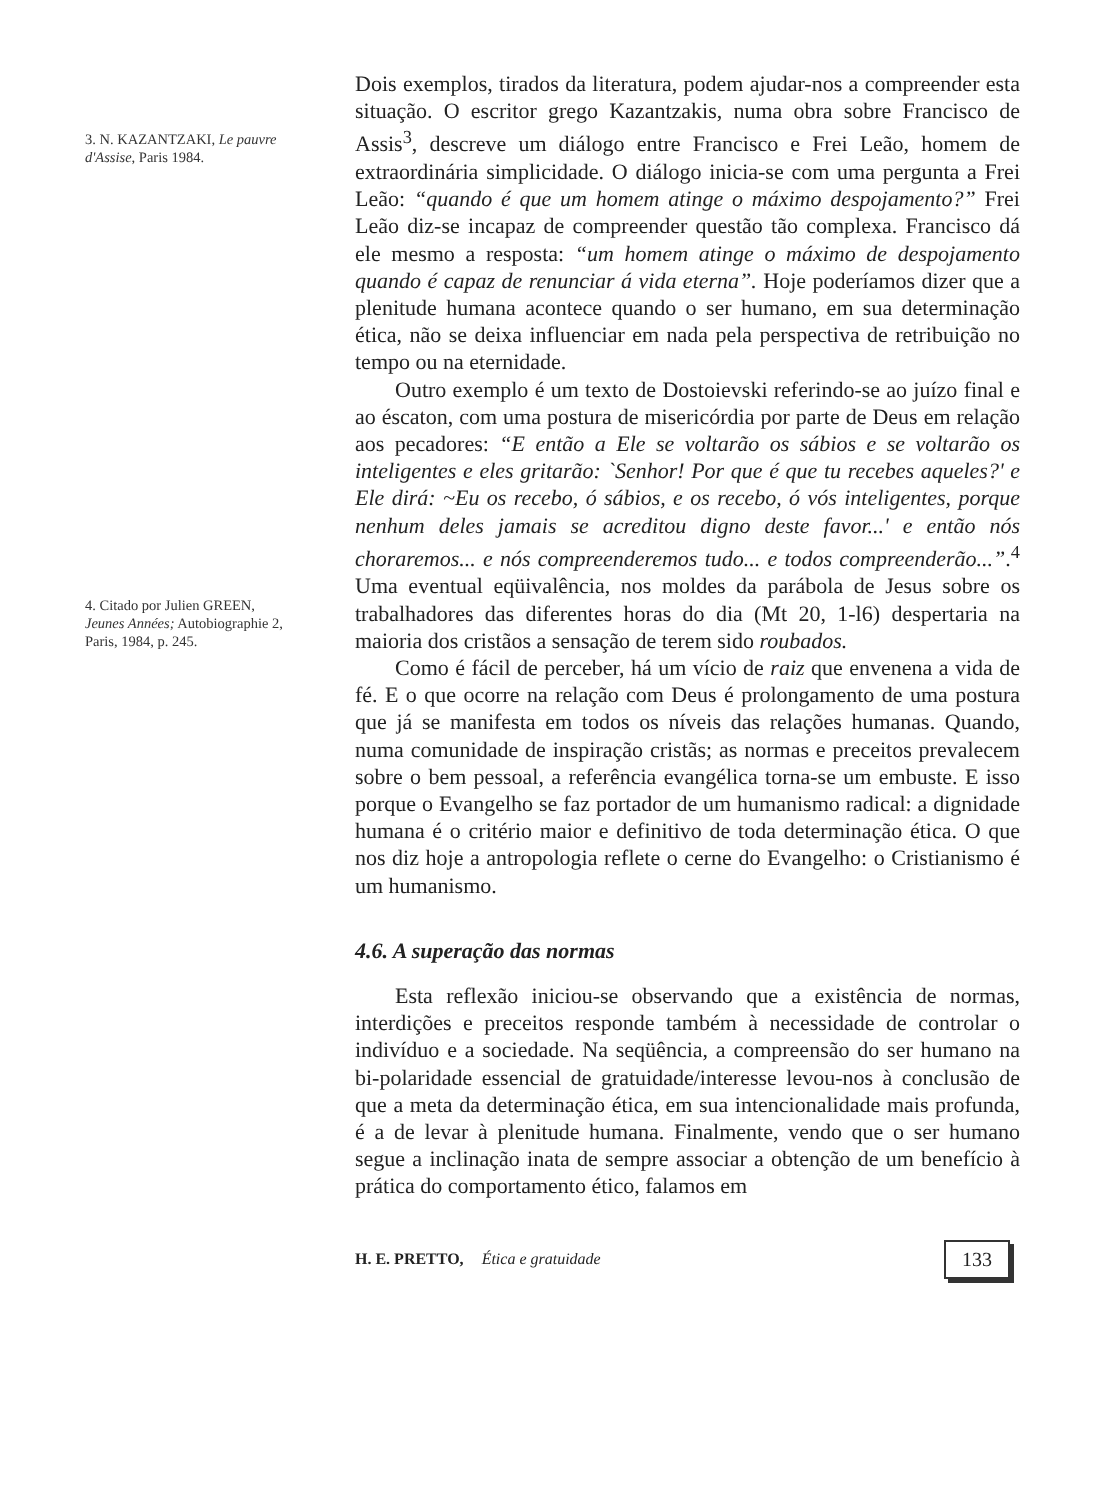3. N. KAZANTZAKI, Le pauvre d'Assise, Paris 1984.
4. Citado por Julien GREEN, Jeunes Années; Autobiographie 2, Paris, 1984, p. 245.
Dois exemplos, tirados da literatura, podem ajudar-nos a compreender esta situação. O escritor grego Kazantzakis, numa obra sobre Francisco de Assis<sup>3</sup>, descreve um diálogo entre Francisco e Frei Leão, homem de extraordinária simplicidade. O diálogo inicia-se com uma pergunta a Frei Leão: “quando é que um homem atinge o máximo despojamento?” Frei Leão diz-se incapaz de compreender questão tão complexa. Francisco dá ele mesmo a resposta: “um homem atinge o máximo de despojamento quando é capaz de renunciar á vida eterna”. Hoje poderíamos dizer que a plenitude humana acontece quando o ser humano, em sua determinação ética, não se deixa influenciar em nada pela perspectiva de retribuição no tempo ou na eternidade.
Outro exemplo é um texto de Dostoievski referindo-se ao juízo final e ao éscaton, com uma postura de misericórdia por parte de Deus em relação aos pecadores: “E então a Ele se voltarão os sábios e se voltarão os inteligentes e eles gritarão: `Senhor! Por que é que tu recebes aqueles?' e Ele dirá: ~Eu os recebo, ó sábios, e os recebo, ó vós inteligentes, porque nenhum deles jamais se acreditou digno deste favor...' e então nós choraremos... e nós compreenderemos tudo... e todos compreenderão...”.<sup>4</sup> Uma eventual eqüivalência, nos moldes da parábola de Jesus sobre os trabalhadores das diferentes horas do dia (Mt 20, 1-l6) despertaria na maioria dos cristãos a sensação de terem sido roubados.
Como é fácil de perceber, há um vício de raiz que envenena a vida de fé. E o que ocorre na relação com Deus é prolongamento de uma postura que já se manifesta em todos os níveis das relações humanas. Quando, numa comunidade de inspiração cristãs; as normas e preceitos prevalecem sobre o bem pessoal, a referência evangélica torna-se um embuste. E isso porque o Evangelho se faz portador de um humanismo radical: a dignidade humana é o critério maior e definitivo de toda determinação ética. O que nos diz hoje a antropologia reflete o cerne do Evangelho: o Cristianismo é um humanismo.
4.6. A superação das normas
Esta reflexão iniciou-se observando que a existência de normas, interdições e preceitos responde também à necessidade de controlar o indivíduo e a sociedade. Na seqüência, a compreensão do ser humano na bi-polaridade essencial de gratuidade/interesse levou-nos à conclusão de que a meta da determinação ética, em sua intencionalidade mais profunda, é a de levar à plenitude humana. Finalmente, vendo que o ser humano segue a inclinação inata de sempre associar a obtenção de um benefício à prática do comportamento ético, falamos em
H. E. PRETTO, Ética e gratuidade 133